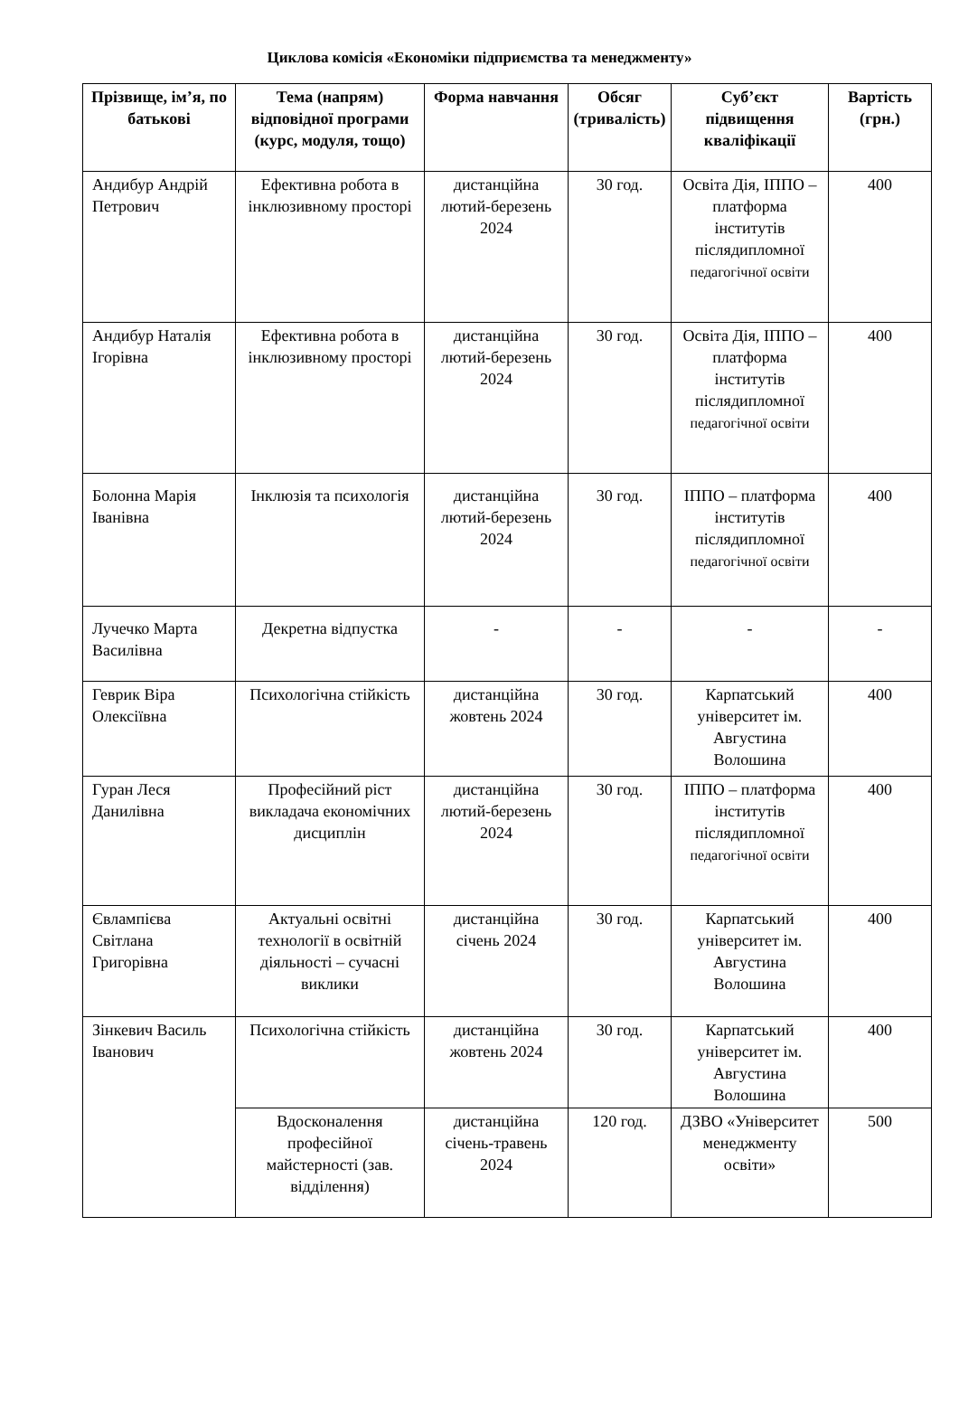Циклова комісія «Економіки підприємства та менеджменту»
| Прізвище, ім’я, по батькові | Тема (напрям) відповідної програми (курс, модуля, тощо) | Форма навчання | Обсяг (тривалість) | Суб’єкт підвищення кваліфікації | Вартість (грн.) |
| --- | --- | --- | --- | --- | --- |
| Андибур Андрій Петрович | Ефективна робота в інклюзивному просторі | дистанційна лютий-березень 2024 | 30 год. | Освіта Дія, ІППО – платформа інститутів післядипломної педагогічної освіти | 400 |
| Андибур Наталія Ігорівна | Ефективна робота в інклюзивному просторі | дистанційна лютий-березень 2024 | 30 год. | Освіта Дія, ІППО – платформа інститутів післядипломної педагогічної освіти | 400 |
| Болонна Марія Іванівна | Інклюзія та психологія | дистанційна лютий-березень 2024 | 30 год. | ІППО – платформа інститутів післядипломної педагогічної освіти | 400 |
| Лучечко Марта Василівна | Декретна відпустка | - | - | - | - |
| Геврик Віра Олексіївна | Психологічна стійкість | дистанційна жовтень 2024 | 30 год. | Карпатський університет ім. Августина Волошина | 400 |
| Гуран Леся Данилівна | Професійний ріст викладача економічних дисциплін | дистанційна лютий-березень 2024 | 30 год. | ІППО – платформа інститутів післядипломної педагогічної освіти | 400 |
| Євлампієва Світлана Григорівна | Актуальні освітні технології в освітній діяльності – сучасні виклики | дистанційна січень 2024 | 30 год. | Карпатський університет ім. Августина Волошина | 400 |
| Зінкевич Василь Іванович | Психологічна стійкість | дистанційна жовтень 2024 | 30 год. | Карпатський університет ім. Августина Волошина | 400 |
| | Вдосконалення професійної майстерності (зав. відділення) | дистанційна січень-травень 2024 | 120 год. | ДЗВО «Університет менеджменту освіти» | 500 |